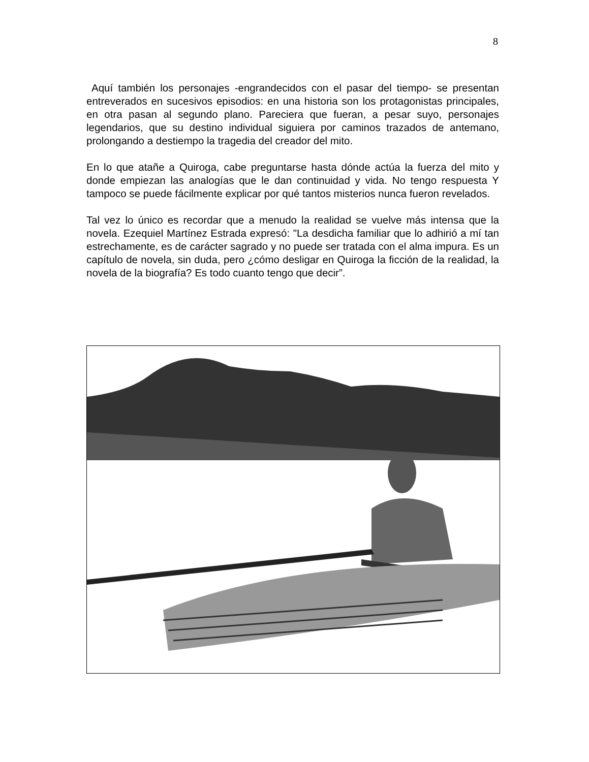8
Aquí también los personajes -engrandecidos con el pasar del tiempo- se presentan entreverados en sucesivos episodios: en una historia son los protagonistas principales, en otra pasan al segundo plano. Pareciera que fueran, a pesar suyo, personajes legendarios, que su destino individual siguiera por caminos trazados de antemano, prolongando a destiempo la tragedia del creador del mito.
En lo que atañe a Quiroga, cabe preguntarse hasta dónde actúa la fuerza del mito y donde empiezan las analogías que le dan continuidad y vida. No tengo respuesta Y tampoco se puede fácilmente explicar por qué tantos misterios nunca fueron revelados.
Tal vez lo único es recordar que a menudo la realidad se vuelve más intensa que la novela. Ezequiel Martínez Estrada expresó: "La desdicha familiar que lo adhirió a mí tan estrechamente, es de carácter sagrado y no puede ser tratada con el alma impura. Es un capítulo de novela, sin duda, pero ¿cómo desligar en Quiroga la ficción de la realidad, la novela de la biografía? Es todo cuanto tengo que decir”.